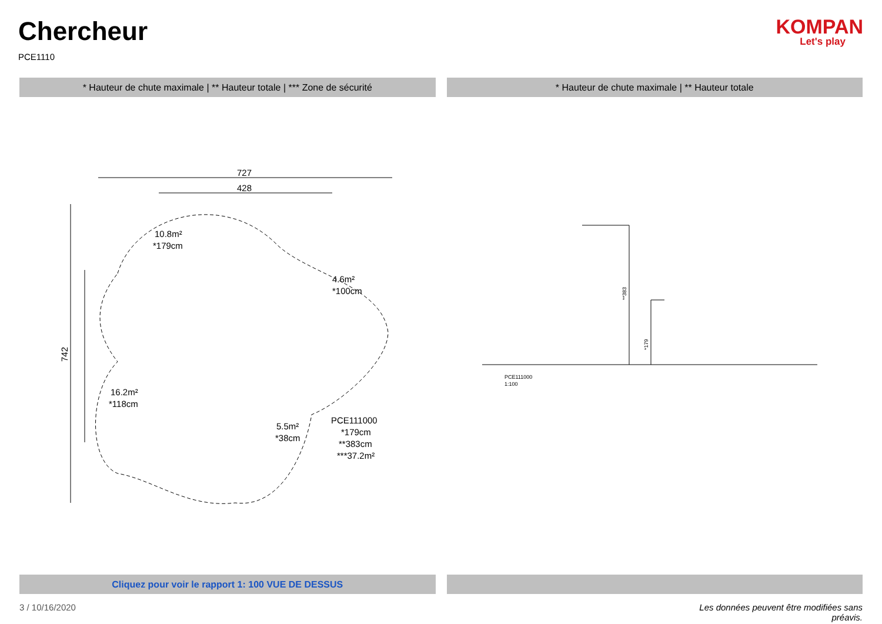Chercheur
PCE1110
KOMPAN
Let's play
* Hauteur de chute maximale | ** Hauteur totale | *** Zone de sécurité
* Hauteur de chute maximale | ** Hauteur totale
727
428
742
10.8m²
*179cm
4.6m²
*100cm
16.2m²
*118cm
5.5m²
*38cm
PCE111000
*179cm
**383cm
***37.2m²
**383
*179
PCE111000
1:100
Cliquez pour voir le rapport 1: 100 VUE DE DESSUS
3 / 10/16/2020 Les données peuvent être modifiées sans préavis.